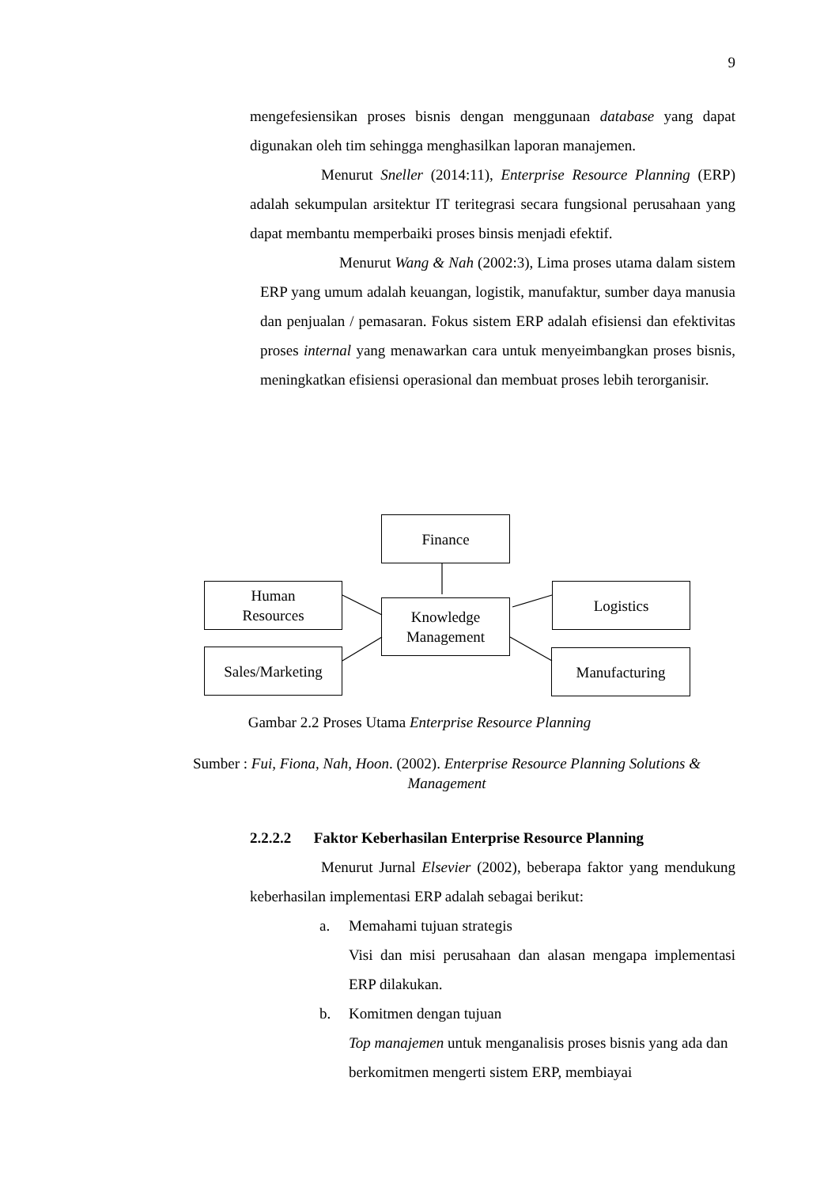9
mengefesiensikan proses bisnis dengan menggunaan database yang dapat digunakan oleh tim sehingga menghasilkan laporan manajemen.
Menurut Sneller (2014:11), Enterprise Resource Planning (ERP) adalah sekumpulan arsitektur IT teritegrasi secara fungsional perusahaan yang dapat membantu memperbaiki proses binsis menjadi efektif.
Menurut Wang & Nah (2002:3), Lima proses utama dalam sistem ERP yang umum adalah keuangan, logistik, manufaktur, sumber daya manusia dan penjualan / pemasaran. Fokus sistem ERP adalah efisiensi dan efektivitas proses internal yang menawarkan cara untuk menyeimbangkan proses bisnis, meningkatkan efisiensi operasional dan membuat proses lebih terorganisir.
Finance
Human
Resources
Knowledge
Management
Logistics
Sales/Marketing Manufacturing
Gambar 2.2 Proses Utama Enterprise Resource Planning
Sumber : Fui, Fiona, Nah, Hoon. (2002). Enterprise Resource Planning Solutions & Management
2.2.2.2 Faktor Keberhasilan Enterprise Resource Planning
Menurut Jurnal Elsevier (2002), beberapa faktor yang mendukung keberhasilan implementasi ERP adalah sebagai berikut:
a. Memahami tujuan strategis
Visi dan misi perusahaan dan alasan mengapa implementasi ERP dilakukan.
b. Komitmen dengan tujuan
Top manajemen untuk menganalisis proses bisnis yang ada dan berkomitmen mengerti sistem ERP, membiayai